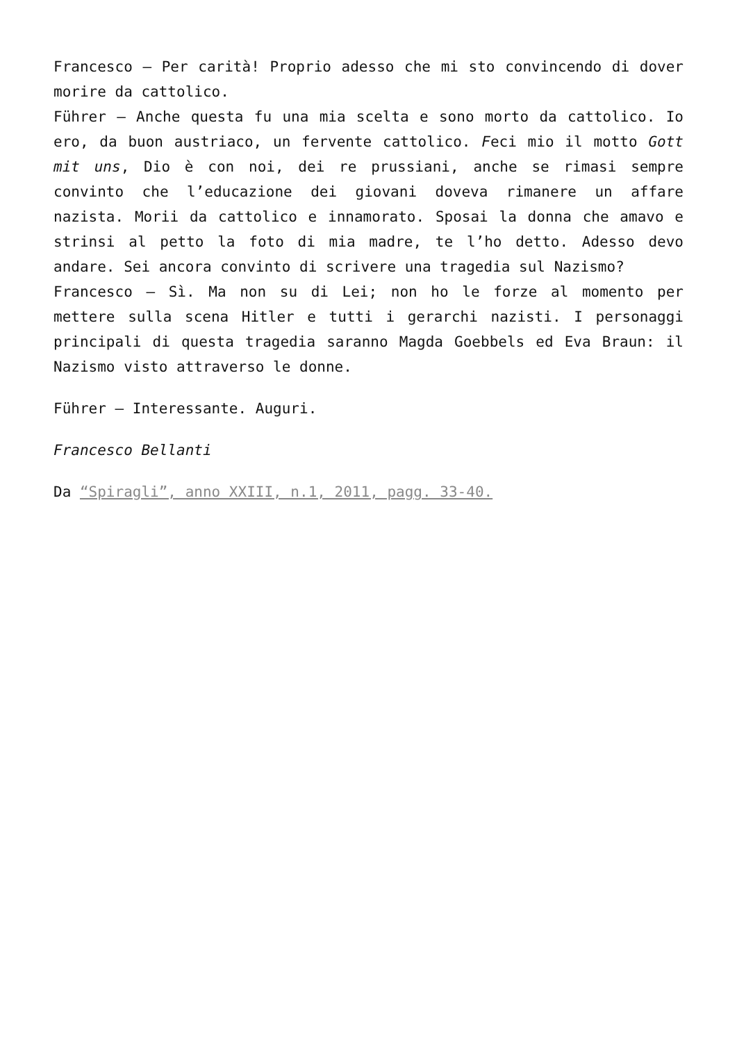Francesco – Per carità! Proprio adesso che mi sto convincendo di dover morire da cattolico.
Führer – Anche questa fu una mia scelta e sono morto da cattolico. Io ero, da buon austriaco, un fervente cattolico. Feci mio il motto Gott mit uns, Dio è con noi, dei re prussiani, anche se rimasi sempre convinto che l’educazione dei giovani doveva rimanere un affare nazista. Morii da cattolico e innamorato. Sposai la donna che amavo e strinsi al petto la foto di mia madre, te l’ho detto. Adesso devo andare. Sei ancora convinto di scrivere una tragedia sul Nazismo?
Francesco – Sì. Ma non su di Lei; non ho le forze al momento per mettere sulla scena Hitler e tutti i gerarchi nazisti. I personaggi principali di questa tragedia saranno Magda Goebbels ed Eva Braun: il Nazismo visto attraverso le donne.
Führer – Interessante. Auguri.
Francesco Bellanti
Da “Spiragli”, anno XXIII, n.1, 2011, pagg. 33-40.